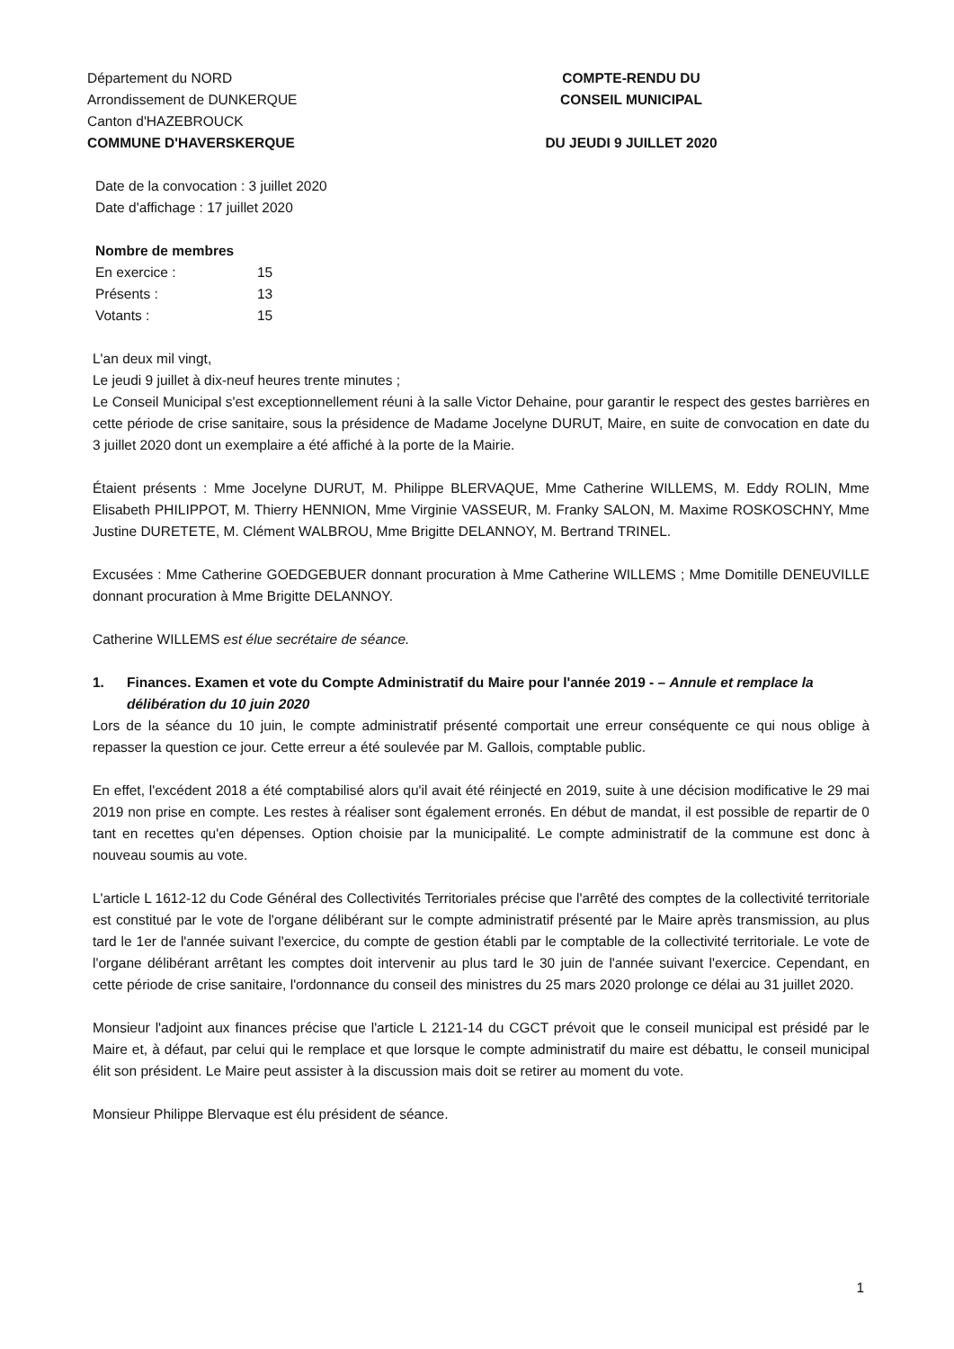Département du NORD
Arrondissement de DUNKERQUE
Canton d'HAZEBROUCK
COMMUNE D'HAVERSKERQUE
COMPTE-RENDU DU
CONSEIL MUNICIPAL
DU JEUDI 9 JUILLET 2020
Date de la convocation : 3 juillet 2020
Date d'affichage : 17 juillet 2020
Nombre de membres
| En exercice : | 15 |
| Présents : | 13 |
| Votants : | 15 |
L'an deux mil vingt,
Le jeudi 9 juillet à dix-neuf heures trente minutes ;
Le Conseil Municipal s'est exceptionnellement réuni à la salle Victor Dehaine, pour garantir le respect des gestes barrières en cette période de crise sanitaire, sous la présidence de Madame Jocelyne DURUT, Maire, en suite de convocation en date du 3 juillet 2020 dont un exemplaire a été affiché à la porte de la Mairie.
Étaient présents : Mme Jocelyne DURUT, M. Philippe BLERVAQUE, Mme Catherine WILLEMS, M. Eddy ROLIN, Mme Elisabeth PHILIPPOT, M. Thierry HENNION, Mme Virginie VASSEUR, M. Franky SALON, M. Maxime ROSKOSCHNY, Mme Justine DURETETE, M. Clément WALBROU, Mme Brigitte DELANNOY, M. Bertrand TRINEL.
Excusées : Mme Catherine GOEDGEBUER donnant procuration à Mme Catherine WILLEMS ; Mme Domitille DENEUVILLE donnant procuration à Mme Brigitte DELANNOY.
Catherine WILLEMS est élue secrétaire de séance.
1. Finances. Examen et vote du Compte Administratif du Maire pour l'année 2019 - – Annule et remplace la délibération du 10 juin 2020
Lors de la séance du 10 juin, le compte administratif présenté comportait une erreur conséquente ce qui nous oblige à repasser la question ce jour. Cette erreur a été soulevée par M. Gallois, comptable public.
En effet, l'excédent 2018 a été comptabilisé alors qu'il avait été réinjecté en 2019, suite à une décision modificative le 29 mai 2019 non prise en compte. Les restes à réaliser sont également erronés. En début de mandat, il est possible de repartir de 0 tant en recettes qu'en dépenses. Option choisie par la municipalité. Le compte administratif de la commune est donc à nouveau soumis au vote.
L'article L 1612-12 du Code Général des Collectivités Territoriales précise que l'arrêté des comptes de la collectivité territoriale est constitué par le vote de l'organe délibérant sur le compte administratif présenté par le Maire après transmission, au plus tard le 1er de l'année suivant l'exercice, du compte de gestion établi par le comptable de la collectivité territoriale. Le vote de l'organe délibérant arrêtant les comptes doit intervenir au plus tard le 30 juin de l'année suivant l'exercice. Cependant, en cette période de crise sanitaire, l'ordonnance du conseil des ministres du 25 mars 2020 prolonge ce délai au 31 juillet 2020.
Monsieur l'adjoint aux finances précise que l'article L 2121-14 du CGCT prévoit que le conseil municipal est présidé par le Maire et, à défaut, par celui qui le remplace et que lorsque le compte administratif du maire est débattu, le conseil municipal élit son président. Le Maire peut assister à la discussion mais doit se retirer au moment du vote.
Monsieur Philippe Blervaque est élu président de séance.
1